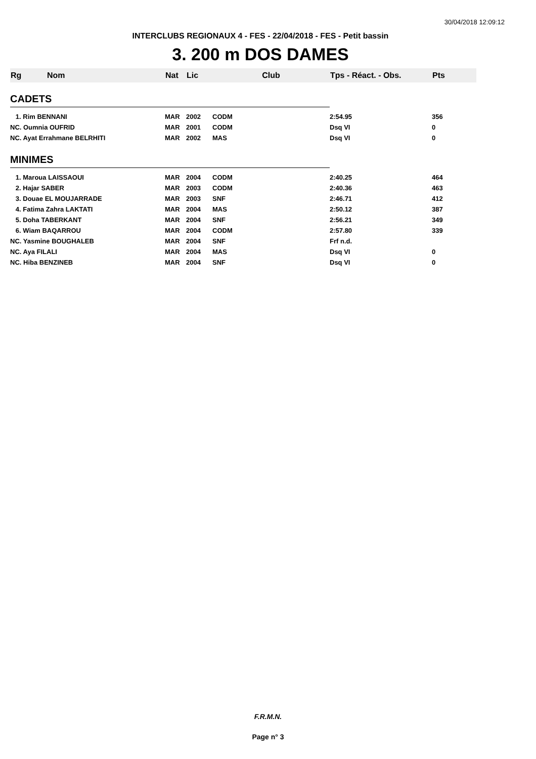30/04/2018 12:09:12
INTERCLUBS REGIONAUX 4 - FES - 22/04/2018 - FES - Petit bassin
3. 200 m DOS DAMES
| Rg | Nom | Nat | Lic | Club | Tps - Réact. - Obs. | Pts |
| --- | --- | --- | --- | --- | --- | --- |
| CADETS | | | | | | |
| 1. Rim BENNANI | | MAR | 2002 | CODM | 2:54.95 | 356 |
| NC. Oumnia OUFRID | | MAR | 2001 | CODM | Dsq VI | 0 |
| NC. Ayat Errahmane BELRHITI | | MAR | 2002 | MAS | Dsq VI | 0 |
| MINIMES | | | | | | |
| 1. Maroua LAISSAOUI | | MAR | 2004 | CODM | 2:40.25 | 464 |
| 2. Hajar SABER | | MAR | 2003 | CODM | 2:40.36 | 463 |
| 3. Douae EL MOUJARRADE | | MAR | 2003 | SNF | 2:46.71 | 412 |
| 4. Fatima Zahra LAKTATI | | MAR | 2004 | MAS | 2:50.12 | 387 |
| 5. Doha TABERKANT | | MAR | 2004 | SNF | 2:56.21 | 349 |
| 6. Wiam BAQARROU | | MAR | 2004 | CODM | 2:57.80 | 339 |
| NC. Yasmine BOUGHALEB | | MAR | 2004 | SNF | Frf n.d. | |
| NC. Aya FILALI | | MAR | 2004 | MAS | Dsq VI | 0 |
| NC. Hiba BENZINEB | | MAR | 2004 | SNF | Dsq VI | 0 |
F.R.M.N.
Page n° 3